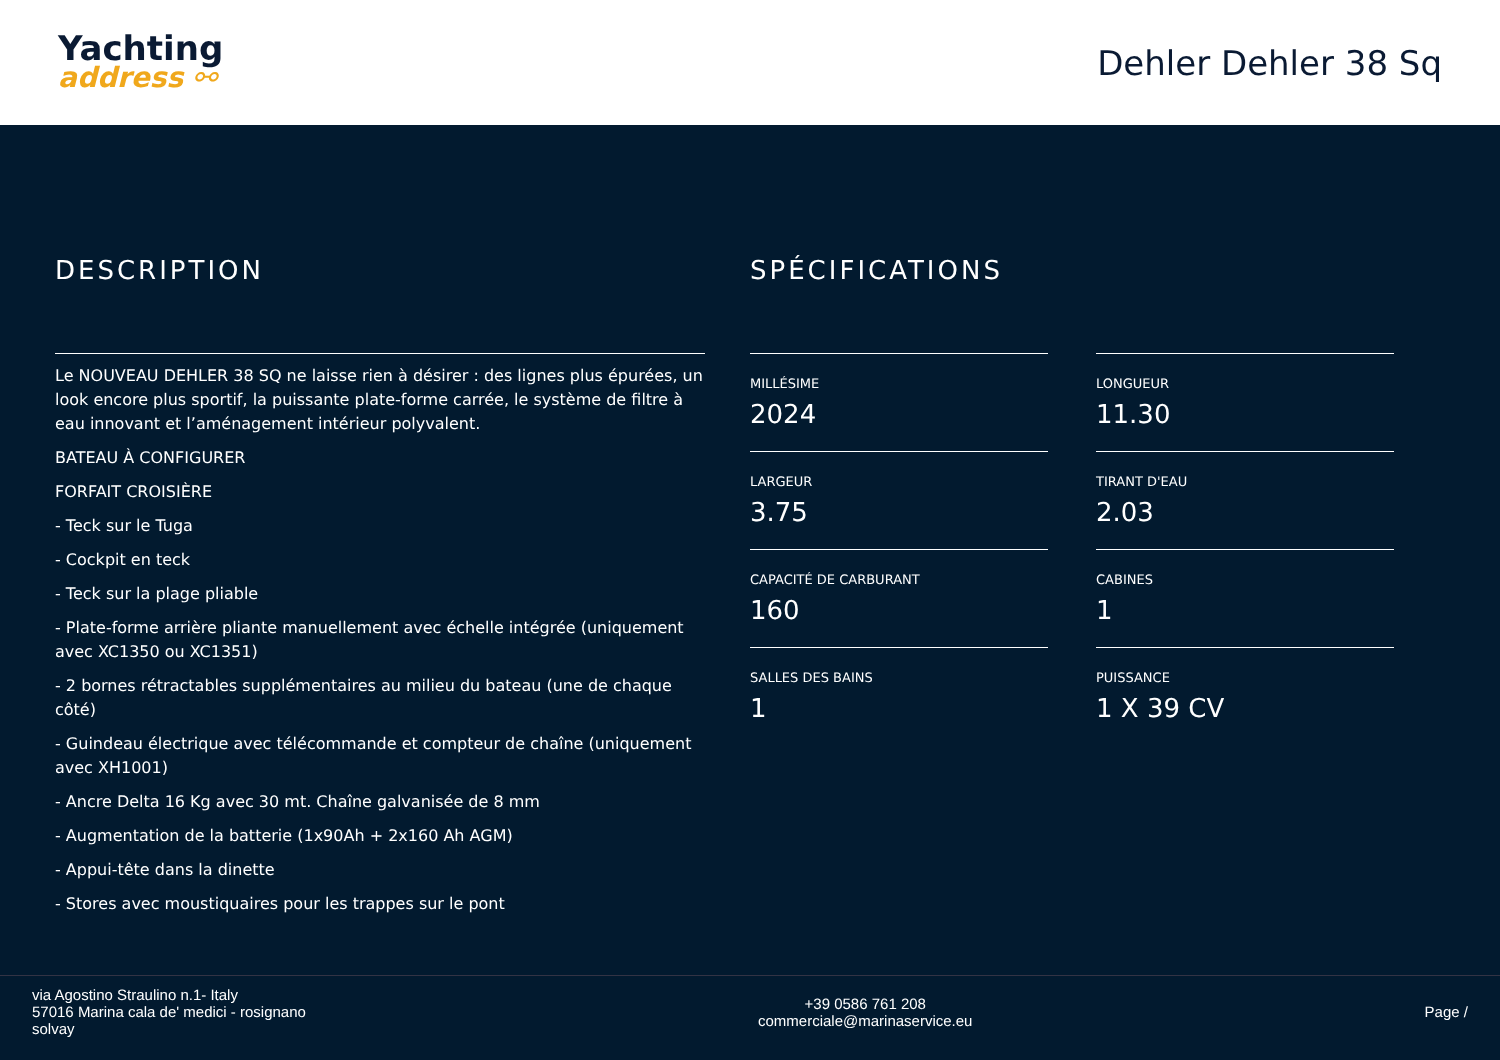Yachting
address ⚯
Dehler Dehler 38 Sq
DESCRIPTION
Le NOUVEAU DEHLER 38 SQ ne laisse rien à désirer : des lignes plus épurées, un look encore plus sportif, la puissante plate-forme carrée, le système de filtre à eau innovant et l’aménagement intérieur polyvalent.
BATEAU À CONFIGURER
FORFAIT CROISIÈRE
- Teck sur le Tuga
- Cockpit en teck
- Teck sur la plage pliable
- Plate-forme arrière pliante manuellement avec échelle intégrée (uniquement avec XC1350 ou XC1351)
- 2 bornes rétractables supplémentaires au milieu du bateau (une de chaque côté)
- Guindeau électrique avec télécommande et compteur de chaîne (uniquement avec XH1001)
- Ancre Delta 16 Kg avec 30 mt. Chaîne galvanisée de 8 mm
- Augmentation de la batterie (1x90Ah + 2x160 Ah AGM)
- Appui-tête dans la dinette
- Stores avec moustiquaires pour les trappes sur le pont
SPÉCIFICATIONS
MILLÉSIME
2024
LONGUEUR
11.30
LARGEUR
3.75
TIRANT D'EAU
2.03
CAPACITÉ DE CARBURANT
160
CABINES
1
SALLES DES BAINS
1
PUISSANCE
1 X 39 CV
via Agostino Straulino n.1- Italy
57016 Marina cala de' medici - rosignano
solvay
+39 0586 761 208
commerciale@marinaservice.eu
Page /